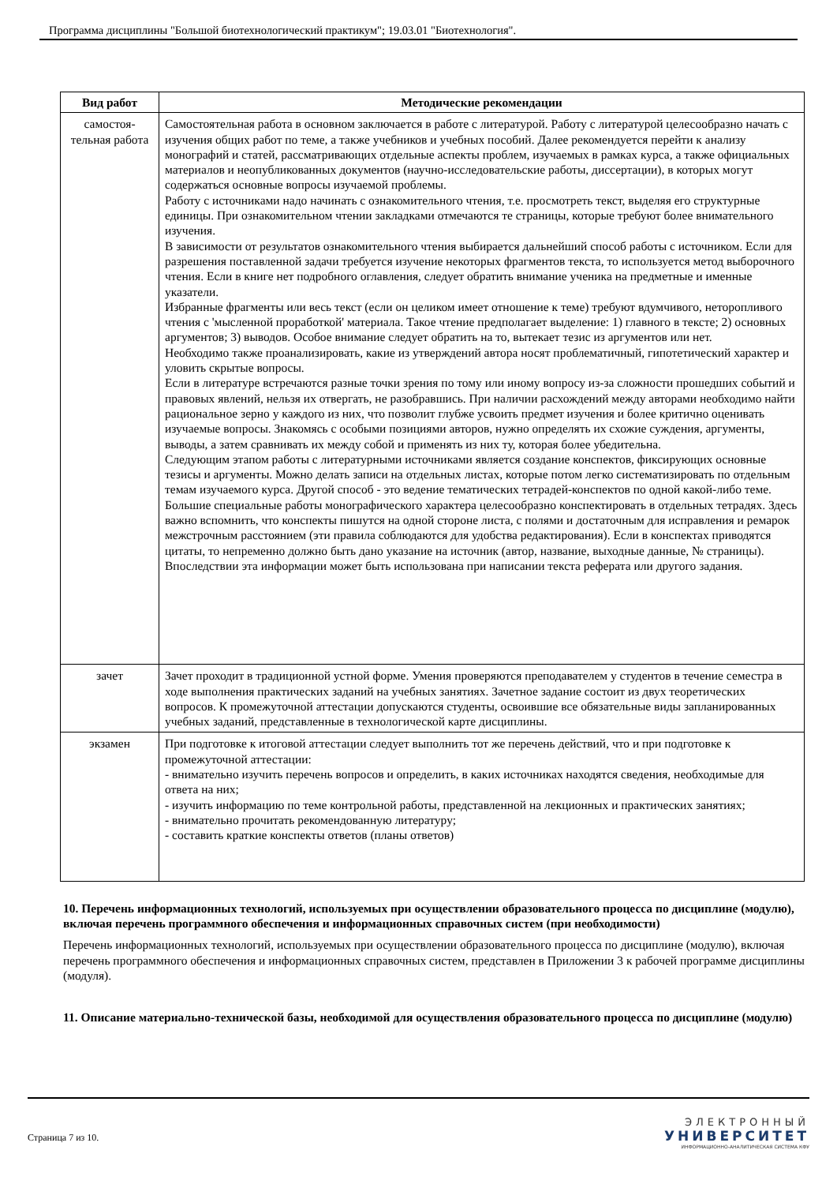Программа дисциплины "Большой биотехнологический практикум"; 19.03.01 "Биотехнология".
| Вид работ | Методические рекомендации |
| --- | --- |
| самостоя- тельная работа | Самостоятельная работа в основном заключается в работе с литературой. Работу с литературой целесообразно начать с изучения общих работ по теме, а также учебников и учебных пособий. Далее рекомендуется перейти к анализу монографий и статей, рассматривающих отдельные аспекты проблем, изучаемых в рамках курса, а также официальных материалов и неопубликованных документов (научно-исследовательские работы, диссертации), в которых могут содержаться основные вопросы изучаемой проблемы. Работу с источниками надо начинать с ознакомительного чтения, т.е. просмотреть текст, выделяя его структурные единицы. При ознакомительном чтении закладками отмечаются те страницы, которые требуют более внимательного изучения. В зависимости от результатов ознакомительного чтения выбирается дальнейший способ работы с источником. Если для разрешения поставленной задачи требуется изучение некоторых фрагментов текста, то используется метод выборочного чтения. Если в книге нет подробного оглавления, следует обратить внимание ученика на предметные и именные указатели. Избранные фрагменты или весь текст (если он целиком имеет отношение к теме) требуют вдумчивого, неторопливого чтения с 'мысленной проработкой' материала. Такое чтение предполагает выделение: 1) главного в тексте; 2) основных аргументов; 3) выводов. Особое внимание следует обратить на то, вытекает тезис из аргументов или нет. Необходимо также проанализировать, какие из утверждений автора носят проблематичный, гипотетический характер и уловить скрытые вопросы. Если в литературе встречаются разные точки зрения по тому или иному вопросу из-за сложности прошедших событий и правовых явлений, нельзя их отвергать, не разобравшись. При наличии расхождений между авторами необходимо найти рациональное зерно у каждого из них, что позволит глубже усвоить предмет изучения и более критично оценивать изучаемые вопросы. Знакомясь с особыми позициями авторов, нужно определять их схожие суждения, аргументы, выводы, а затем сравнивать их между собой и применять из них ту, которая более убедительна. Следующим этапом работы с литературными источниками является создание конспектов, фиксирующих основные тезисы и аргументы. Можно делать записи на отдельных листах, которые потом легко систематизировать по отдельным темам изучаемого курса. Другой способ - это ведение тематических тетрадей-конспектов по одной какой-либо теме. Большие специальные работы монографического характера целесообразно конспектировать в отдельных тетрадях. Здесь важно вспомнить, что конспекты пишутся на одной стороне листа, с полями и достаточным для исправления и ремарок межстрочным расстоянием (эти правила соблюдаются для удобства редактирования). Если в конспектах приводятся цитаты, то непременно должно быть дано указание на источник (автор, название, выходные данные, № страницы). Впоследствии эта информации может быть использована при написании текста реферата или другого задания. |
| зачет | Зачет проходит в традиционной устной форме. Умения проверяются преподавателем у студентов в течение семестра в ходе выполнения практических заданий на учебных занятиях. Зачетное задание состоит из двух теоретических вопросов. К промежуточной аттестации допускаются студенты, освоившие все обязательные виды запланированных учебных заданий, представленные в технологической карте дисциплины. |
| экзамен | При подготовке к итоговой аттестации следует выполнить тот же перечень действий, что и при подготовке к промежуточной аттестации: - внимательно изучить перечень вопросов и определить, в каких источниках находятся сведения, необходимые для ответа на них; - изучить информацию по теме контрольной работы, представленной на лекционных и практических занятиях; - внимательно прочитать рекомендованную литературу; - составить краткие конспекты ответов (планы ответов) |
10. Перечень информационных технологий, используемых при осуществлении образовательного процесса по дисциплине (модулю), включая перечень программного обеспечения и информационных справочных систем (при необходимости)
Перечень информационных технологий, используемых при осуществлении образовательного процесса по дисциплине (модулю), включая перечень программного обеспечения и информационных справочных систем, представлен в Приложении 3 к рабочей программе дисциплины (модуля).
11. Описание материально-технической базы, необходимой для осуществления образовательного процесса по дисциплине (модулю)
Страница 7 из 10.
ЭЛЕКТРОННЫЙ
УНИВЕРСИТЕТ
ИНФОРМАЦИОННО-АНАЛИТИЧЕСКАЯ СИСТЕМА КФУ